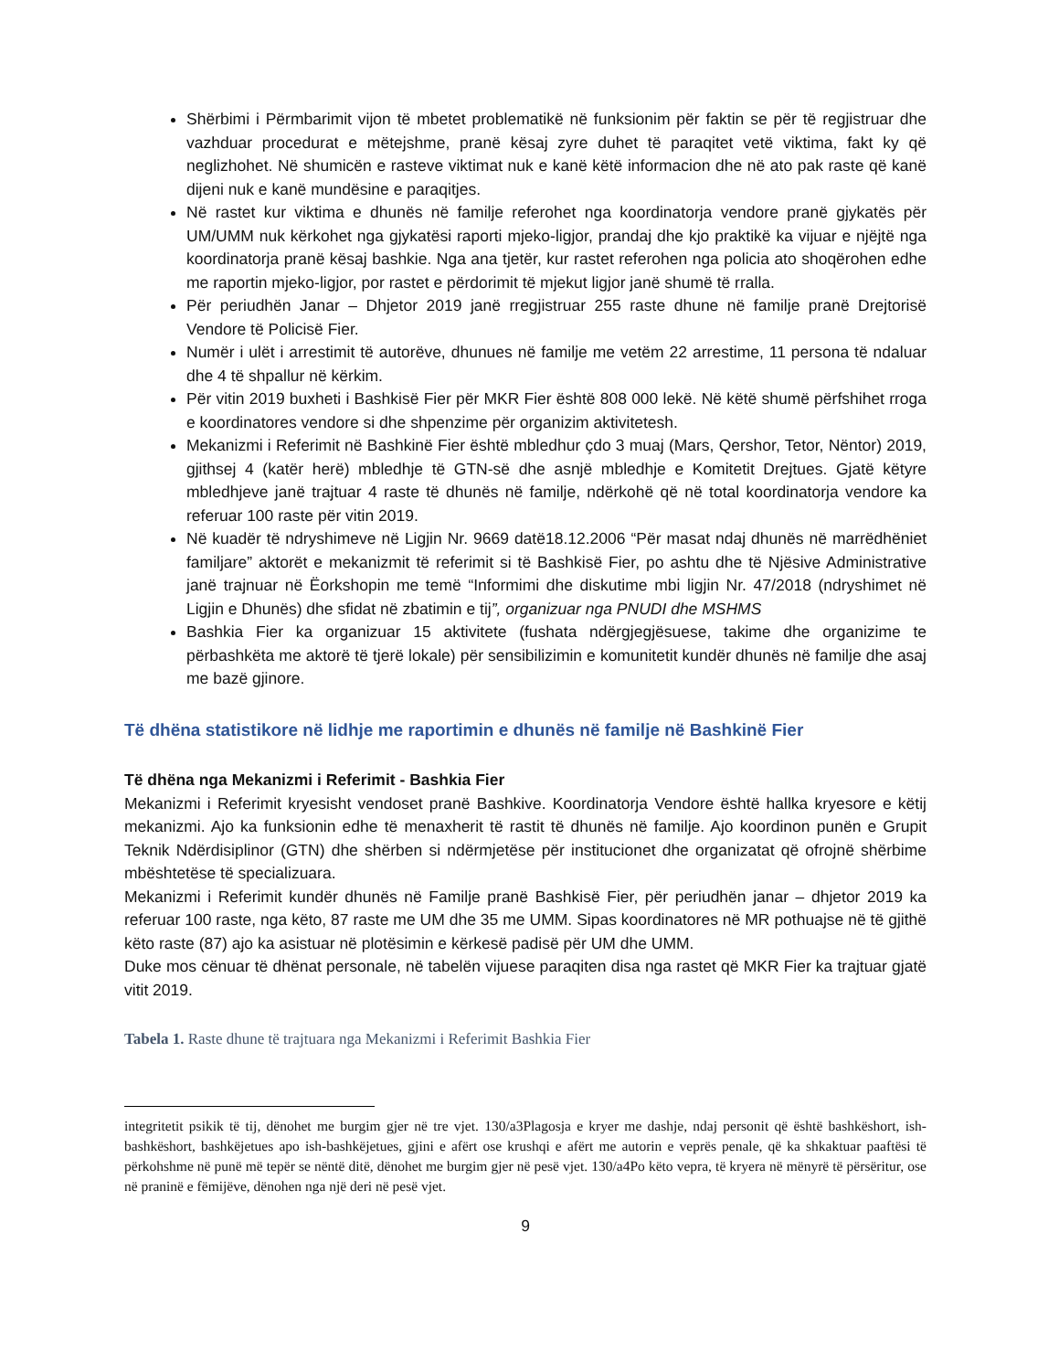Shërbimi i Përmbarimit vijon të mbetet problematikë në funksionim për faktin se për të regjistruar dhe vazhduar procedurat e mëtejshme, pranë kësaj zyre duhet të paraqitet vetë viktima, fakt ky që neglizhohet. Në shumicën e rasteve viktimat nuk e kanë këtë informacion dhe në ato pak raste që kanë dijeni nuk e kanë mundësine e paraqitjes.
Në rastet kur viktima e dhunës në familje referohet nga koordinatorja vendore pranë gjykatës për UM/UMM nuk kërkohet nga gjykatësi raporti mjeko-ligjor, prandaj dhe kjo praktikë ka vijuar e njëjtë nga koordinatorja pranë kësaj bashkie. Nga ana tjetër, kur rastet referohen nga policia ato shoqërohen edhe me raportin mjeko-ligjor, por rastet e përdorimit të mjekut ligjor janë shumë të rralla.
Për periudhën Janar – Dhjetor 2019 janë rregjistruar 255 raste dhune në familje pranë Drejtorisë Vendore të Policisë Fier.
Numër i ulët i arrestimit të autorëve, dhunues në familje me vetëm 22 arrestime, 11 persona të ndaluar dhe 4 të shpallur në kërkim.
Për vitin 2019 buxheti i Bashkisë Fier për MKR Fier është 808 000 lekë. Në këtë shumë përfshihet rroga e koordinatores vendore si dhe shpenzime për organizim aktivitetesh.
Mekanizmi i Referimit në Bashkinë Fier është mbledhur çdo 3 muaj (Mars, Qershor, Tetor, Nëntor) 2019, gjithsej 4 (katër herë) mbledhje të GTN-së dhe asnjë mbledhje e Komitetit Drejtues. Gjatë këtyre mbledhjeve janë trajtuar 4 raste të dhunës në familje, ndërkohë që në total koordinatorja vendore ka referuar 100 raste për vitin 2019.
Në kuadër të ndryshimeve në Ligjin Nr. 9669 datë18.12.2006 “Për masat ndaj dhunës në marrëdhëniet familjare” aktorët e mekanizmit të referimit si të Bashkisë Fier, po ashtu dhe të Njësive Administrative janë trajnuar në Ëorkshopin me temë “Informimi dhe diskutime mbi ligjin Nr. 47/2018 (ndryshimet në Ligjin e Dhunës) dhe sfidat në zbatimin e tij”, organizuar nga PNUDI dhe MSHMS
Bashkia Fier ka organizuar 15 aktivitete (fushata ndërgjegjësuese, takime dhe organizime te përbashkëta me aktorë të tjerë lokale) për sensibilizimin e komunitetit kundër dhunës në familje dhe asaj me bazë gjinore.
Të dhëna statistikore në lidhje me raportimin e dhunës në familje në Bashkinë Fier
Të dhëna nga Mekanizmi i Referimit - Bashkia Fier
Mekanizmi i Referimit kryesisht vendoset pranë Bashkive. Koordinatorja Vendore është hallka kryesore e këtij mekanizmi. Ajo ka funksionin edhe të menaxherit të rastit të dhunës në familje. Ajo koordinon punën e Grupit Teknik Ndërdisiplinor (GTN) dhe shërben si ndërmjetëse për institucionet dhe organizatat që ofrojnë shërbime mbështetëse të specializuara.
Mekanizmi i Referimit kundër dhunës në Familje pranë Bashkisë Fier, për periudhën janar – dhjetor 2019 ka referuar 100 raste, nga këto, 87 raste me UM dhe 35 me UMM. Sipas koordinatores në MR pothuajse në të gjithë këto raste (87) ajo ka asistuar në plotësimin e kërkesë padisë për UM dhe UMM.
Duke mos cënuar të dhënat personale, në tabelën vijuese paraqiten disa nga rastet që MKR Fier ka trajtuar gjatë vitit 2019.
Tabela 1. Raste dhune të trajtuara nga Mekanizmi i Referimit Bashkia Fier
integritetit psikik të tij, dënohet me burgim gjer në tre vjet. 130/a3Plagosja e kryer me dashje, ndaj personit që është bashkëshort, ish-bashkëshort, bashkëjetues apo ish-bashkëjetues, gjini e afërt ose krushqi e afërt me autorin e veprës penale, që ka shkaktuar paaftësi të përkohshme në punë më tepër se nëntë ditë, dënohet me burgim gjer në pesë vjet. 130/a4Po këto vepra, të kryera në mënyrë të përsëritur, ose në praninë e fëmijëve, dënohen nga një deri në pesë vjet.
9